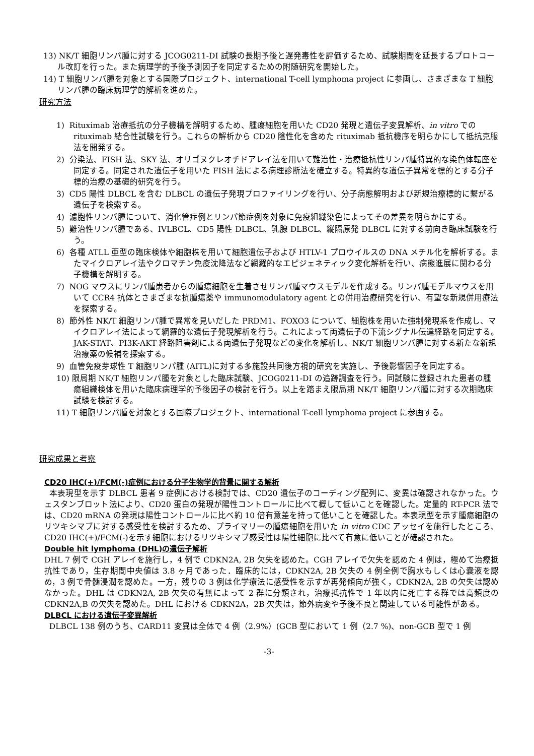13) NK/T 細胞リンパ腫に対する JCOG0211-DI 試験の長期予後と遅発毒性を評価するため、試験期間を延長するプロトコール改訂を行った。また病理学的予後予測因子を同定するための附随研究を開始した。
14) T 細胞リンパ腫を対象とする国際プロジェクト、international T-cell lymphoma project に参画し、さまざまな T 細胞リンパ腫の臨床病理学的解析を進めた。
研究方法
1) Rituximab 治療抵抗の分子機構を解明するため、腫瘍細胞を用いた CD20 発現と遺伝子変異解析、in vitro での rituximab 結合性試験を行う。これらの解析から CD20 陰性化を含めた rituximab 抵抗機序を明らかにして抵抗克服法を開発する。
2) 分染法、FISH 法、SKY 法、オリゴヌクレオチドアレイ法を用いて難治性・治療抵抗性リンパ腫特異的な染色体転座を同定する。同定された遺伝子を用いた FISH 法による病理診断法を確立する。特異的な遺伝子異常を標的とする分子標的治療の基礎的研究を行う。
3) CD5 陽性 DLBCL を含む DLBCL の遺伝子発現プロファイリングを行い、分子病態解明および新規治療標的に繋がる遺伝子を検索する。
4) 濾胞性リンパ腫について、消化管症例とリンパ節症例を対象に免疫組織染色によってその差異を明らかにする。
5) 難治性リンパ腫である、IVLBCL、CD5 陽性 DLBCL、乳腺 DLBCL、縦隔原発 DLBCL に対する前向き臨床試験を行う。
6) 各種 ATLL 亜型の臨床検体や細胞株を用いて細胞遺伝子および HTLV-1 プロウイルスの DNA メチル化を解析する。またマイクロアレイ法やクロマチン免疫沈降法など網羅的なエピジェネティック変化解析を行い、病態進展に関わる分子機構を解明する。
7) NOG マウスにリンパ腫患者からの腫瘍細胞を生着させリンパ腫マウスモデルを作成する。リンパ腫モデルマウスを用いて CCR4 抗体とさまざまな抗腫瘍薬や immunomodulatory agent との併用治療研究を行い、有望な新規併用療法を探索する。
8) 節外性 NK/T 細胞リンパ腫で異常を見いだした PRDM1、FOXO3 について、細胞株を用いた強制発現系を作成し、マイクロアレイ法によって網羅的な遺伝子発現解析を行う。これによって両遺伝子の下流シグナル伝達経路を同定する。JAK-STAT、PI3K-AKT 経路阻害剤による両遺伝子発現などの変化を解析し、NK/T 細胞リンパ腫に対する新たな新規治療薬の候補を探索する。
9) 血管免疫芽球性 T 細胞リンパ腫 (AITL)に対する多施設共同後方視的研究を実施し、予後影響因子を同定する。
10) 限局期 NK/T 細胞リンパ腫を対象とした臨床試験、JCOG0211-DI の追跡調査を行う。同試験に登録された患者の腫瘍組織検体を用いた臨床病理学的予後因子の検討を行う。以上を踏まえ限局期 NK/T 細胞リンパ腫に対する次期臨床試験を検討する。
11) T 細胞リンパ腫を対象とする国際プロジェクト、international T-cell lymphoma project に参画する。
研究成果と考察
CD20 IHC(+)/FCM(-)症例における分子生物学的背景に関する解析
本表現型を示す DLBCL 患者 9 症例における検討では、CD20 遺伝子のコーディング配列に、変異は確認されなかった。ウェスタンブロット法により、CD20 蛋白の発現が陽性コントロールに比べて概して低いことを確認した。定量的 RT-PCR 法では、CD20 mRNA の発現は陽性コントロールに比べ約 10 倍有意差を持って低いことを確認した。本表現型を示す腫瘍細胞のリツキシマブに対する感受性を検討するため、プライマリーの腫瘍細胞を用いた in vitro CDC アッセイを施行したところ、CD20 IHC(+)/FCM(-)を示す細胞におけるリツキシマブ感受性は陽性細胞に比べて有意に低いことが確認された。
Double hit lymphoma (DHL)の遺伝子解析
DHL 7 例で CGH アレイを施行し，4 例で CDKN2A, 2B 欠失を認めた。CGH アレイで欠失を認めた 4 例は，極めて治療抵抗性であり，生存期間中央値は 3.8 ヶ月であった．臨床的には，CDKN2A, 2B 欠失の 4 例全例で胸水もしくは心嚢液を認め，3 例で骨髄浸潤を認めた。一方，残りの 3 例は化学療法に感受性を示すが再発傾向が強く，CDKN2A, 2B の欠失は認めなかった。DHL は CDKN2A, 2B 欠失の有無によって 2 群に分類され，治療抵抗性で 1 年以内に死亡する群では高頻度の CDKN2A,B の欠失を認めた。DHL における CDKN2A，2B 欠失は，節外病変や予後不良と関連している可能性がある。
DLBCL における遺伝子変異解析
DLBCL 138 例のうち、CARD11 変異は全体で 4 例（2.9%）(GCB 型において 1 例（2.7 %)、non-GCB 型で 1 例
-3-